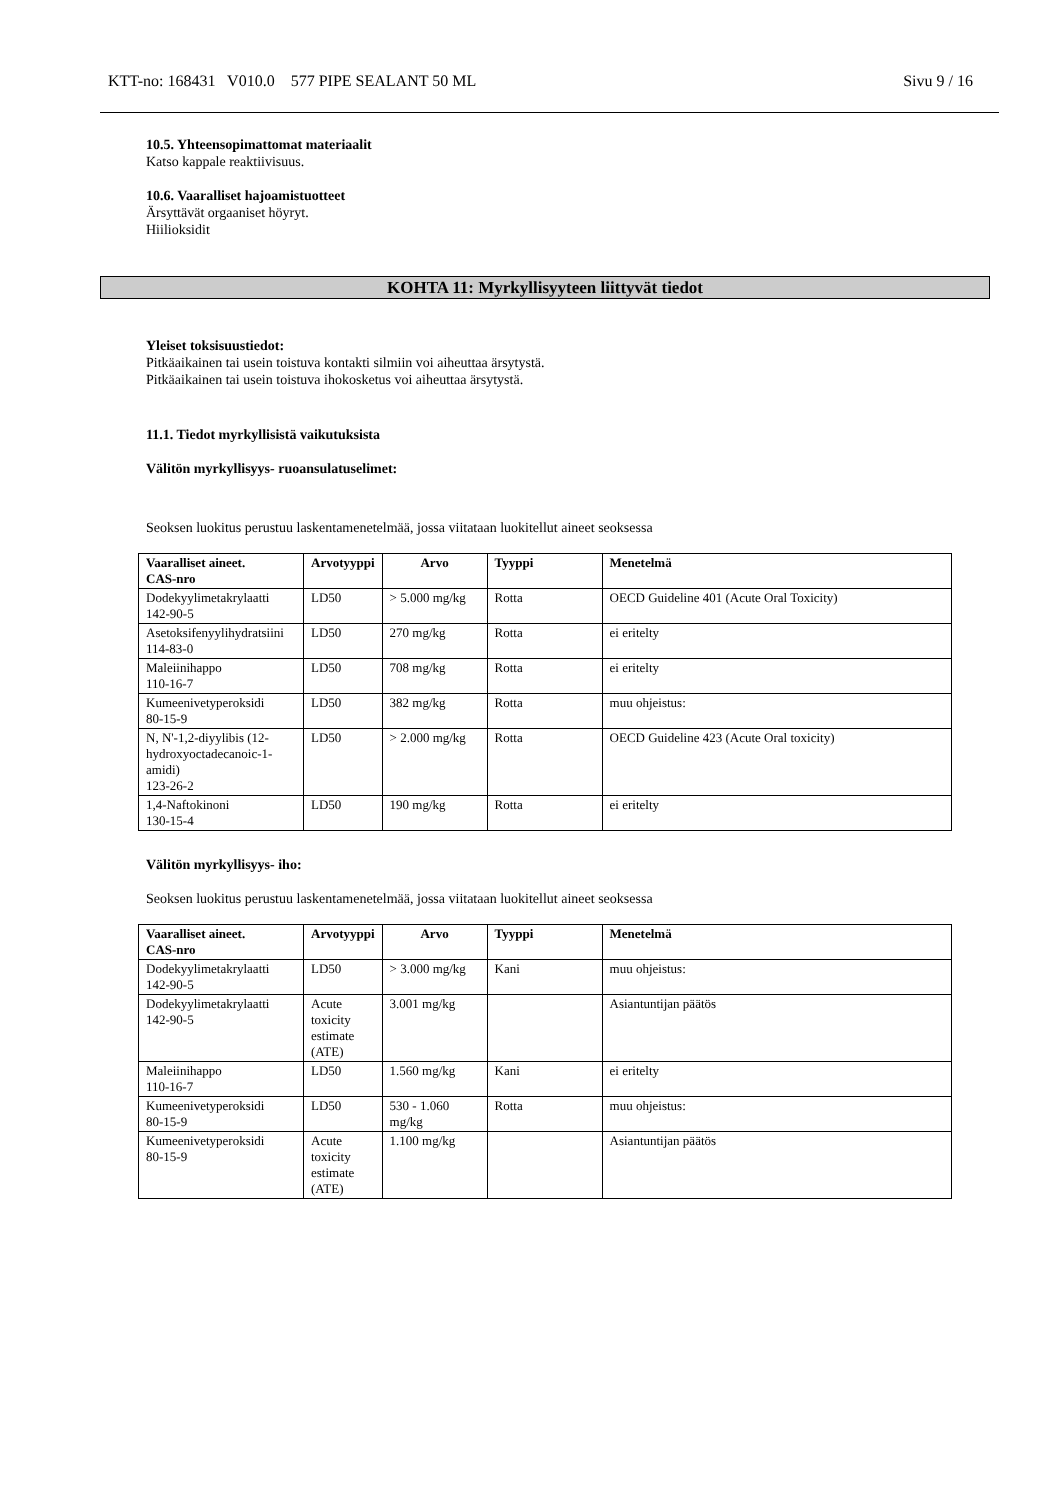KTT-no: 168431 V010.0 577 PIPE SEALANT 50 ML Sivu 9 / 16
10.5. Yhteensopimattomat materiaalit
Katso kappale reaktiivisuus.
10.6. Vaaralliset hajoamistuotteet
Ärsyttävät orgaaniset höyryt.
Hiilioksidit
KOHTA 11: Myrkyllisyyteen liittyvät tiedot
Yleiset toksisuustiedot:
Pitkäaikainen tai usein toistuva kontakti silmiin voi aiheuttaa ärsytystä.
Pitkäaikainen tai usein toistuva ihokosketus voi aiheuttaa ärsytystä.
11.1. Tiedot myrkyllisistä vaikutuksista
Välitön myrkyllisyys- ruoansulatuselimet:
Seoksen luokitus perustuu laskentamenetelmää, jossa viitataan luokitellut aineet seoksessa
| Vaaralliset aineet. CAS-nro | Arvotyyppi | Arvo | Tyyppi | Menetelmä |
| --- | --- | --- | --- | --- |
| Dodekyylimetakrylaatti 142-90-5 | LD50 | > 5.000 mg/kg | Rotta | OECD Guideline 401 (Acute Oral Toxicity) |
| Asetoksifenyylihydratsiini 114-83-0 | LD50 | 270 mg/kg | Rotta | ei eritelty |
| Maleiinihappo 110-16-7 | LD50 | 708 mg/kg | Rotta | ei eritelty |
| Kumeenivetyperoksidi 80-15-9 | LD50 | 382 mg/kg | Rotta | muu ohjeistus: |
| N, N'-1,2-diyylibis (12-hydroxyoctadecanoic-1-amidi) 123-26-2 | LD50 | > 2.000 mg/kg | Rotta | OECD Guideline 423 (Acute Oral toxicity) |
| 1,4-Naftokinoni 130-15-4 | LD50 | 190 mg/kg | Rotta | ei eritelty |
Välitön myrkyllisyys- iho:
Seoksen luokitus perustuu laskentamenetelmää, jossa viitataan luokitellut aineet seoksessa
| Vaaralliset aineet. CAS-nro | Arvotyyppi | Arvo | Tyyppi | Menetelmä |
| --- | --- | --- | --- | --- |
| Dodekyylimetakrylaatti 142-90-5 | LD50 | > 3.000 mg/kg | Kani | muu ohjeistus: |
| Dodekyylimetakrylaatti 142-90-5 | Acute toxicity estimate (ATE) | 3.001 mg/kg | | Asiantuntijan päätös |
| Maleiinihappo 110-16-7 | LD50 | 1.560 mg/kg | Kani | ei eritelty |
| Kumeenivetyperoksidi 80-15-9 | LD50 | 530 - 1.060 mg/kg | Rotta | muu ohjeistus: |
| Kumeenivetyperoksidi 80-15-9 | Acute toxicity estimate (ATE) | 1.100 mg/kg | | Asiantuntijan päätös |